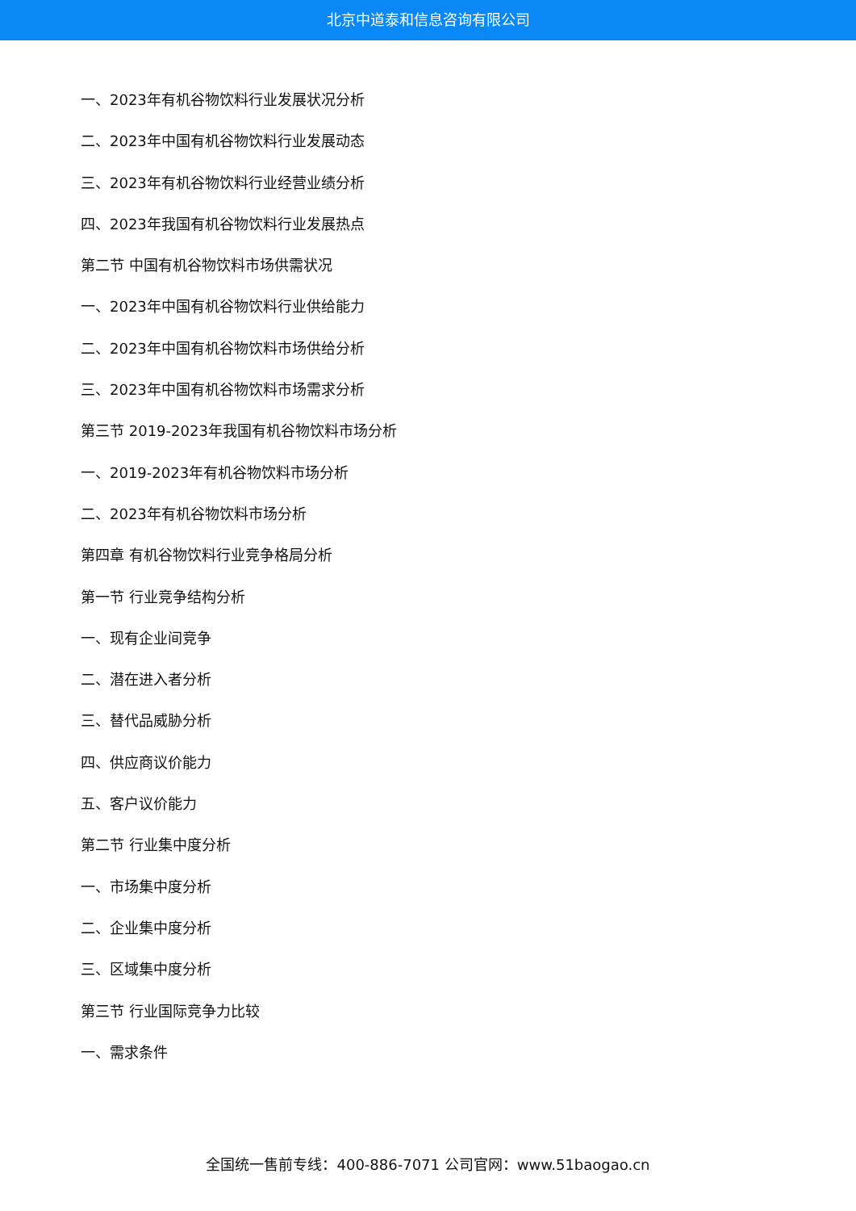北京中道泰和信息咨询有限公司
一、2023年有机谷物饮料行业发展状况分析
二、2023年中国有机谷物饮料行业发展动态
三、2023年有机谷物饮料行业经营业绩分析
四、2023年我国有机谷物饮料行业发展热点
第二节 中国有机谷物饮料市场供需状况
一、2023年中国有机谷物饮料行业供给能力
二、2023年中国有机谷物饮料市场供给分析
三、2023年中国有机谷物饮料市场需求分析
第三节 2019-2023年我国有机谷物饮料市场分析
一、2019-2023年有机谷物饮料市场分析
二、2023年有机谷物饮料市场分析
第四章 有机谷物饮料行业竞争格局分析
第一节 行业竞争结构分析
一、现有企业间竞争
二、潜在进入者分析
三、替代品威胁分析
四、供应商议价能力
五、客户议价能力
第二节 行业集中度分析
一、市场集中度分析
二、企业集中度分析
三、区域集中度分析
第三节 行业国际竞争力比较
一、需求条件
全国统一售前专线：400-886-7071 公司官网：www.51baogao.cn